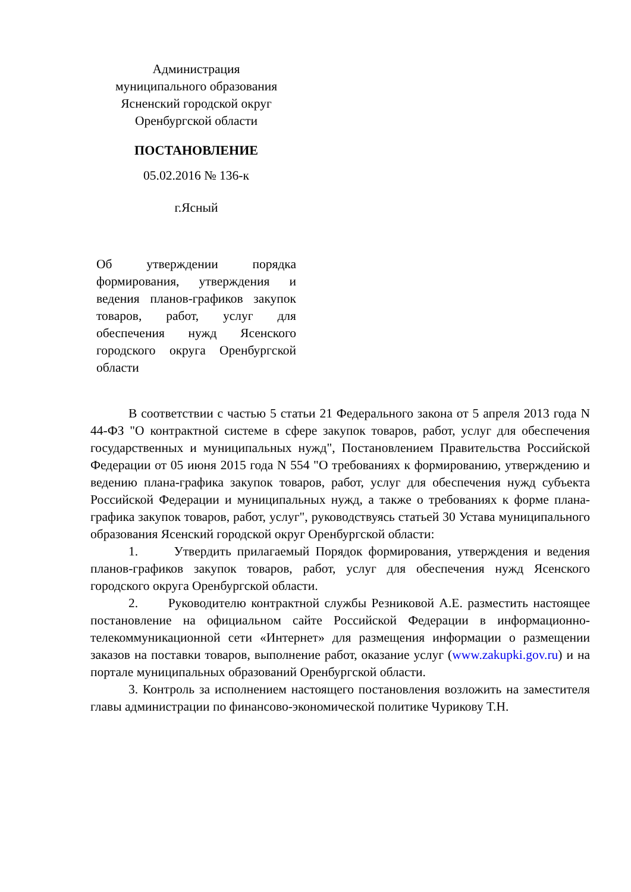Администрация
муниципального образования
Ясненский городской округ
Оренбургской области
ПОСТАНОВЛЕНИЕ
05.02.2016 № 136-к
г.Ясный
Об утверждении порядка формирования, утверждения и ведения планов-графиков закупок товаров, работ, услуг для обеспечения нужд Ясенского городского округа Оренбургской области
В соответствии с частью 5 статьи 21 Федерального закона от 5 апреля 2013 года N 44-ФЗ "О контрактной системе в сфере закупок товаров, работ, услуг для обеспечения государственных и муниципальных нужд", Постановлением Правительства Российской Федерации от 05 июня 2015 года N 554 "О требованиях к формированию, утверждению и ведению плана-графика закупок товаров, работ, услуг для обеспечения нужд субъекта Российской Федерации и муниципальных нужд, а также о требованиях к форме плана-графика закупок товаров, работ, услуг", руководствуясь статьей 30 Устава муниципального образования Ясенский городской округ Оренбургской области:
1. Утвердить прилагаемый Порядок формирования, утверждения и ведения планов-графиков закупок товаров, работ, услуг для обеспечения нужд Ясенского городского округа Оренбургской области.
2. Руководителю контрактной службы Резниковой А.Е. разместить настоящее постановление на официальном сайте Российской Федерации в информационно-телекоммуникационной сети «Интернет» для размещения информации о размещении заказов на поставки товаров, выполнение работ, оказание услуг (www.zakupki.gov.ru) и на портале муниципальных образований Оренбургской области.
3. Контроль за исполнением настоящего постановления возложить на заместителя главы администрации по финансово-экономической политике Чурикову Т.Н.